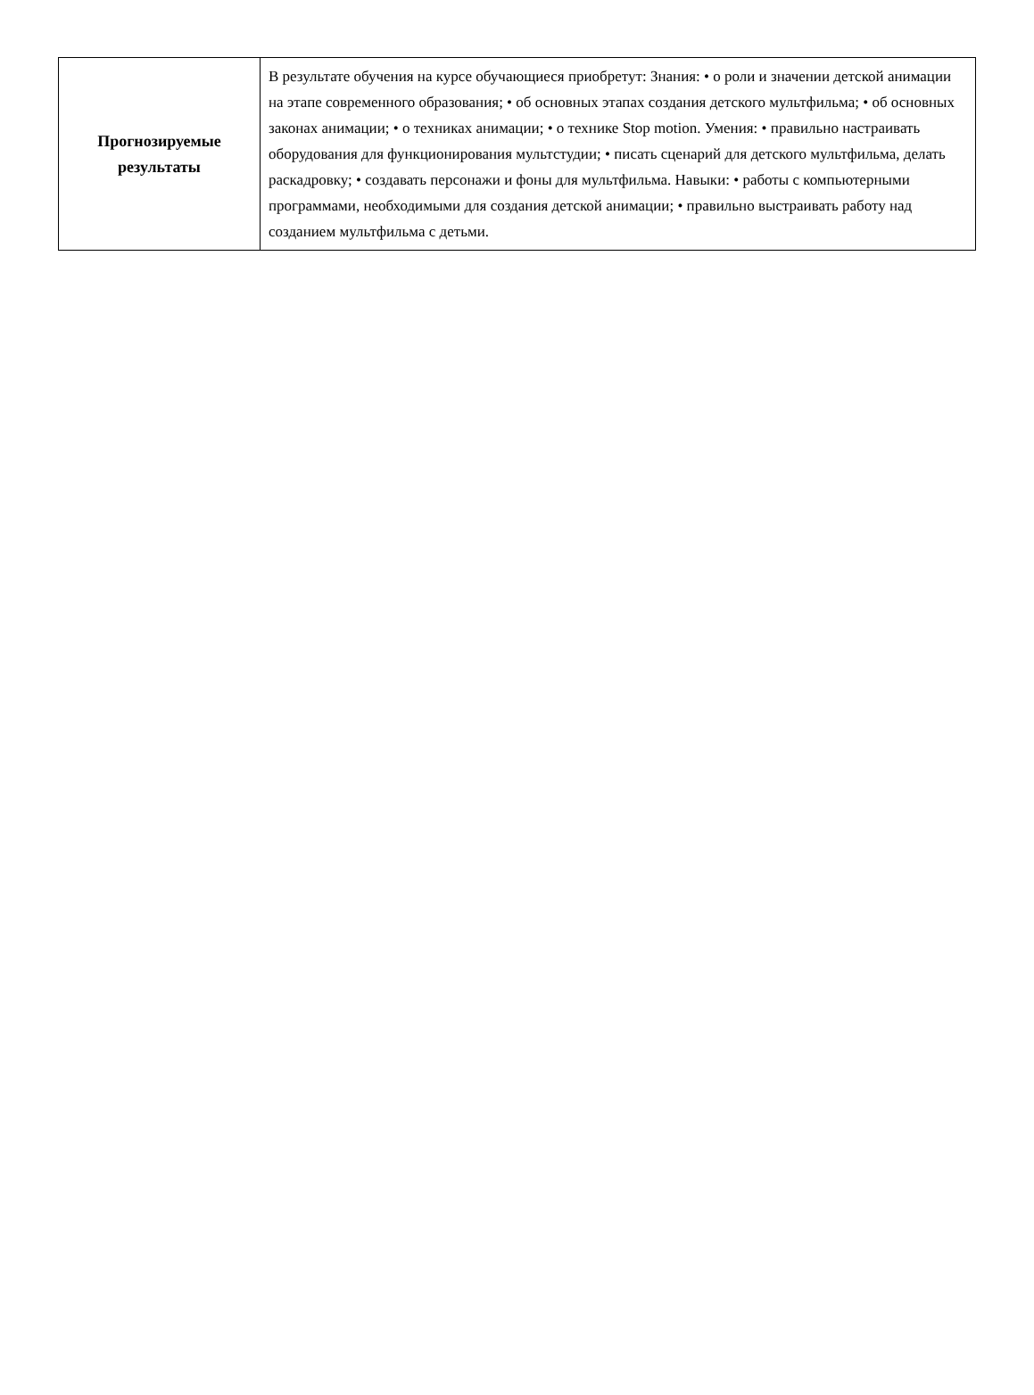| Прогнозируемые результаты | В результате обучения на курсе обучающиеся приобретут: Знания: • о роли и значении детской анимации на этапе современного образования; • об основных этапах создания детского мультфильма; • об основных законах анимации; • о техниках анимации; • о технике Stop motion. Умения: • правильно настраивать оборудования для функционирования мультстудии; • писать сценарий для детского мультфильма, делать раскадровку; • создавать персонажи и фоны для мультфильма. Навыки: • работы с компьютерными программами, необходимыми для создания детской анимации; • правильно выстраивать работу над созданием мультфильма с детьми. |